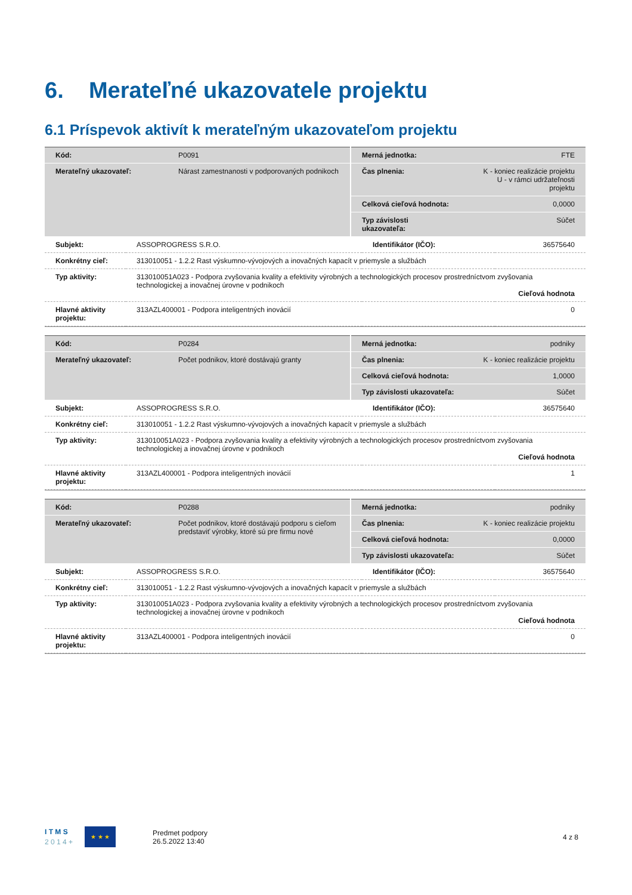6. Merateľné ukazovatele projektu
6.1 Príspevok aktivít k merateľným ukazovateľom projektu
| Kód: | P0091 | Merná jednotka: | FTE |
| Merateľný ukazovateľ: | Nárast zamestnanosti v podporovaných podnikoch | Čas plnenia: | K - koniec realizácie projektu U - v rámci udržateľnosti projektu |
| | | Celková cieľová hodnota: | 0,0000 |
| | | Typ závislosti ukazovateľa: | Súčet |
| Subjekt: | ASSOPROGRESS S.R.O. | Identifikátor (IČO): | 36575640 |
| Konkrétny cieľ: | 313010051 - 1.2.2 Rast výskumno-vývojových a inovačných kapacít v priemysle a službách | | |
| Typ aktivity: | 313010051A023 - Podpora zvyšovania kvality a efektivity výrobných a technologických procesov prostredníctvom zvyšovania technologickej a inovačnej úrovne v podnikoch Cieľová hodnota | | |
| Hlavné aktivity projektu: | 313AZL400001 - Podpora inteligentných inovácií | | 0 |
| Kód: | P0284 | Merná jednotka: | podniky |
| Merateľný ukazovateľ: | Počet podnikov, ktoré dostávajú granty | Čas plnenia: | K - koniec realizácie projektu |
| | | Celková cieľová hodnota: | 1,0000 |
| | | Typ závislosti ukazovateľa: | Súčet |
| Subjekt: | ASSOPROGRESS S.R.O. | Identifikátor (IČO): | 36575640 |
| Konkrétny cieľ: | 313010051 - 1.2.2 Rast výskumno-vývojových a inovačných kapacít v priemysle a službách | | |
| Typ aktivity: | 313010051A023 - Podpora zvyšovania kvality a efektivity výrobných a technologických procesov prostredníctvom zvyšovania technologickej a inovačnej úrovne v podnikoch Cieľová hodnota | | |
| Hlavné aktivity projektu: | 313AZL400001 - Podpora inteligentných inovácií | | 1 |
| Kód: | P0288 | Merná jednotka: | podniky |
| Merateľný ukazovateľ: | Počet podnikov, ktoré dostávajú podporu s cieľom predstaviť výrobky, ktoré sú pre firmu nové | Čas plnenia: | K - koniec realizácie projektu |
| | | Celková cieľová hodnota: | 0,0000 |
| | | Typ závislosti ukazovateľa: | Súčet |
| Subjekt: | ASSOPROGRESS S.R.O. | Identifikátor (IČO): | 36575640 |
| Konkrétny cieľ: | 313010051 - 1.2.2 Rast výskumno-vývojových a inovačných kapacít v priemysle a službách | | |
| Typ aktivity: | 313010051A023 - Podpora zvyšovania kvality a efektivity výrobných a technologických procesov prostredníctvom zvyšovania technologickej a inovačnej úrovne v podnikoch Cieľová hodnota | | |
| Hlavné aktivity projektu: | 313AZL400001 - Podpora inteligentných inovácií | | 0 |
I T M S
2 0 1 4 +
★ ★ ★
Predmet podpory
26.5.2022 13:40
4 z 8